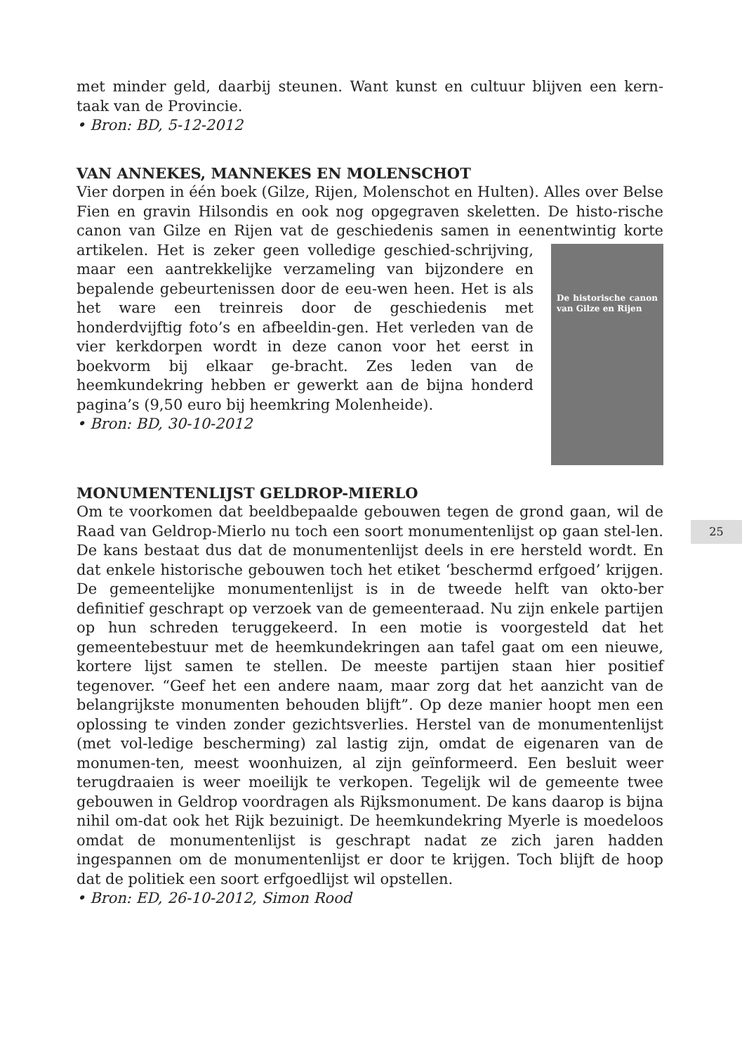met minder geld, daarbij steunen. Want kunst en cultuur blijven een kern-taak van de Provincie.
• Bron: BD, 5-12-2012
VAN ANNEKES, MANNEKES EN MOLENSCHOT
Vier dorpen in één boek (Gilze, Rijen, Molenschot en Hulten). Alles over Belse Fien en gravin Hilsondis en ook nog opgegraven skeletten. De histo-rische canon van Gilze en Rijen vat de geschiedenis samen in eenentwintig De historische canon van Gilze en Rijen korte artikelen. Het is zeker geen volledige geschied-schrijving, maar een aantrekkelijke verzameling van bijzondere en bepalende gebeurtenissen door de eeu-wen heen. Het is als het ware een treinreis door de geschiedenis met honderdvijftig foto’s en afbeeldin-gen. Het verleden van de vier kerkdorpen wordt in deze canon voor het eerst in boekvorm bij elkaar ge-bracht. Zes leden van de heemkundekring hebben er gewerkt aan de bijna honderd pagina’s (9,50 euro bij heemkring Molenheide).
• Bron: BD, 30-10-2012
MONUMENTENLIJST GELDROP-MIERLO
Om te voorkomen dat beeldbepaalde gebouwen tegen de grond gaan, wil de Raad van Geldrop-Mierlo nu toch een soort monumentenlijst op gaan stel-len. De kans bestaat dus dat de monumentenlijst deels in ere hersteld wordt. En dat enkele historische gebouwen toch het etiket ‘beschermd erfgoed’ krijgen. De gemeentelijke monumentenlijst is in de tweede helft van okto-ber definitief geschrapt op verzoek van de gemeenteraad. Nu zijn enkele partijen op hun schreden teruggekeerd. In een motie is voorgesteld dat het gemeentebestuur met de heemkundekringen aan tafel gaat om een nieuwe, kortere lijst samen te stellen. De meeste partijen staan hier positief tegenover. “Geef het een andere naam, maar zorg dat het aanzicht van de belangrijkste monumenten behouden blijft”. Op deze manier hoopt men een oplossing te vinden zonder gezichtsverlies. Herstel van de monumentenlijst (met vol-ledige bescherming) zal lastig zijn, omdat de eigenaren van de monumen-ten, meest woonhuizen, al zijn geïnformeerd. Een besluit weer terugdraaien is weer moeilijk te verkopen. Tegelijk wil de gemeente twee gebouwen in Geldrop voordragen als Rijksmonument. De kans daarop is bijna nihil om-dat ook het Rijk bezuinigt. De heemkundekring Myerle is moedeloos omdat de monumentenlijst is geschrapt nadat ze zich jaren hadden ingespannen om de monumentenlijst er door te krijgen. Toch blijft de hoop dat de politiek een soort erfgoedlijst wil opstellen.
• Bron: ED, 26-10-2012, Simon Rood
25